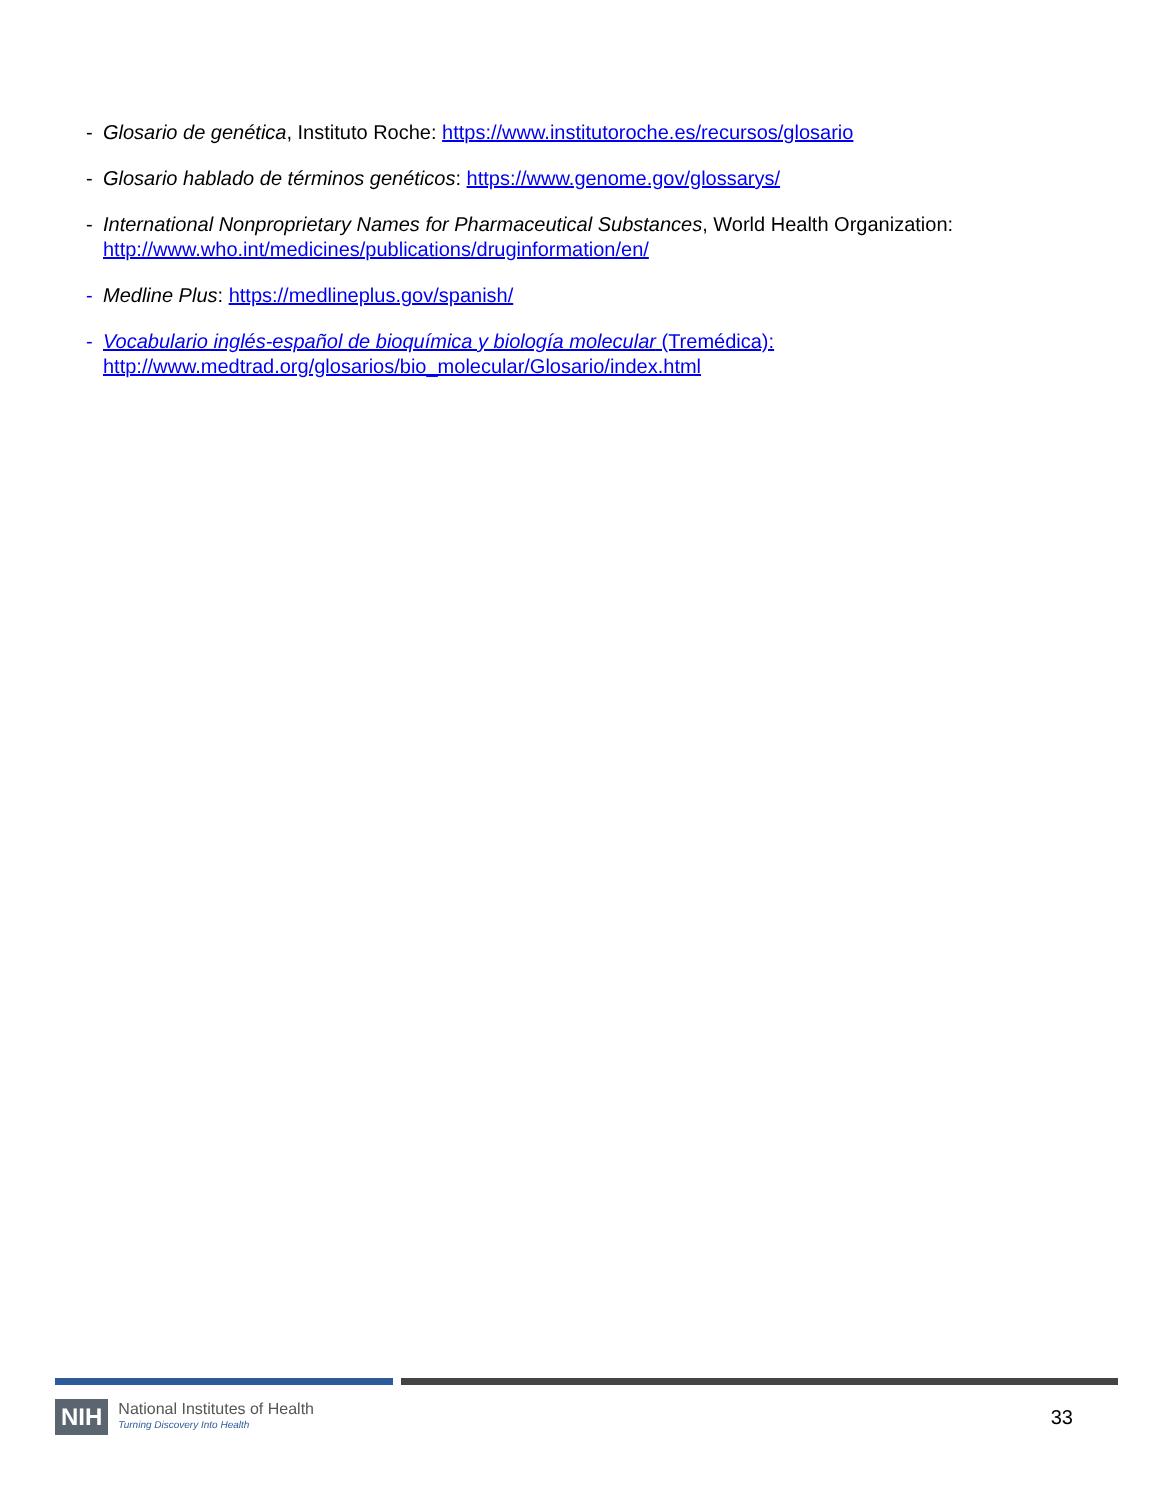- Glosario de genética, Instituto Roche: https://www.institutoroche.es/recursos/glosario
- Glosario hablado de términos genéticos: https://www.genome.gov/glossarys/
- International Nonproprietary Names for Pharmaceutical Substances, World Health Organization:
http://www.who.int/medicines/publications/druginformation/en/
- Medline Plus: https://medlineplus.gov/spanish/
- Vocabulario inglés-español de bioquímica y biología molecular (Tremédica):
http://www.medtrad.org/glosarios/bio_molecular/Glosario/index.html
NIH National Institutes of Health
Turning Discovery Into Health 33